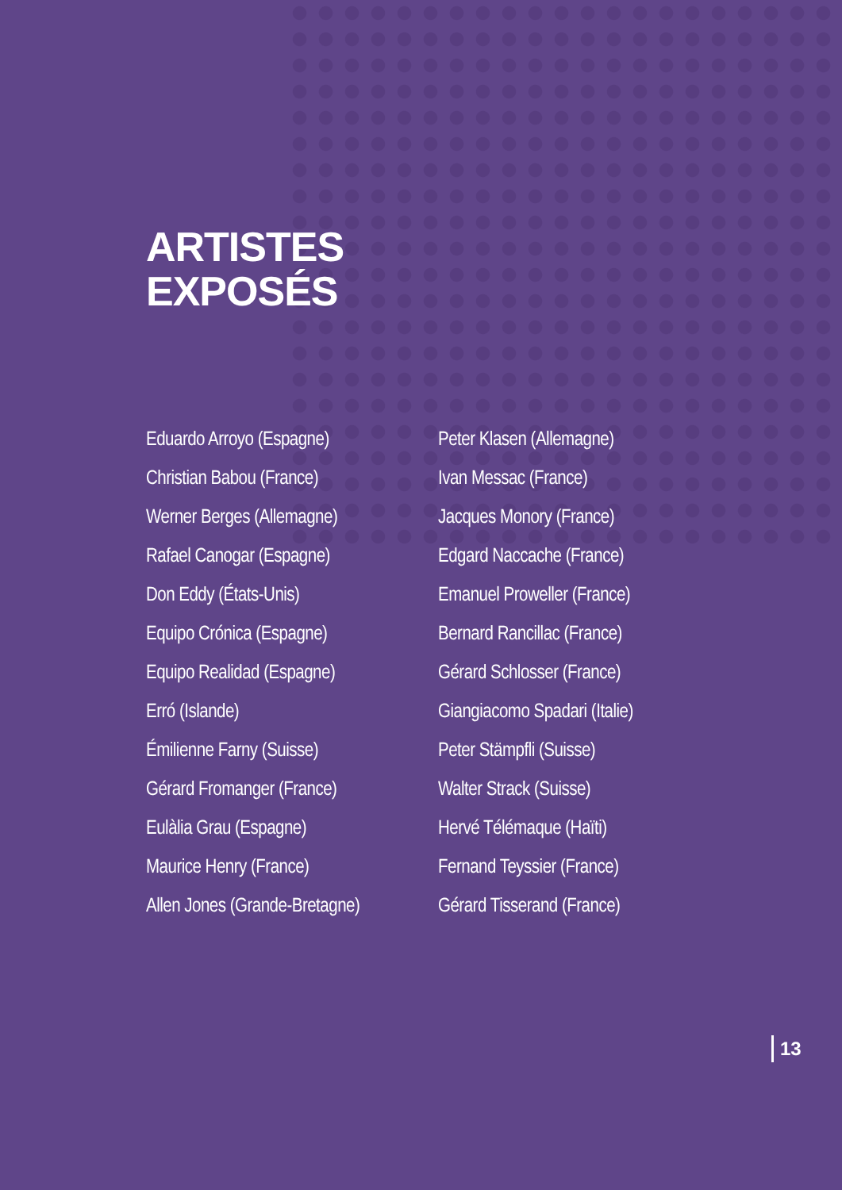ARTISTES
EXPOSÉS
Eduardo Arroyo (Espagne)
Christian Babou (France)
Werner Berges (Allemagne)
Rafael Canogar (Espagne)
Don Eddy (États-Unis)
Equipo Crónica (Espagne)
Equipo Realidad (Espagne)
Erró (Islande)
Émilienne Farny (Suisse)
Gérard Fromanger (France)
Eulàlia Grau (Espagne)
Maurice Henry (France)
Allen Jones (Grande-Bretagne)
Peter Klasen (Allemagne)
Ivan Messac (France)
Jacques Monory (France)
Edgard Naccache (France)
Emanuel Proweller (France)
Bernard Rancillac (France)
Gérard Schlosser (France)
Giangiacomo Spadari (Italie)
Peter Stämpfli (Suisse)
Walter Strack (Suisse)
Hervé Télémaque (Haïti)
Fernand Teyssier (France)
Gérard Tisserand (France)
13